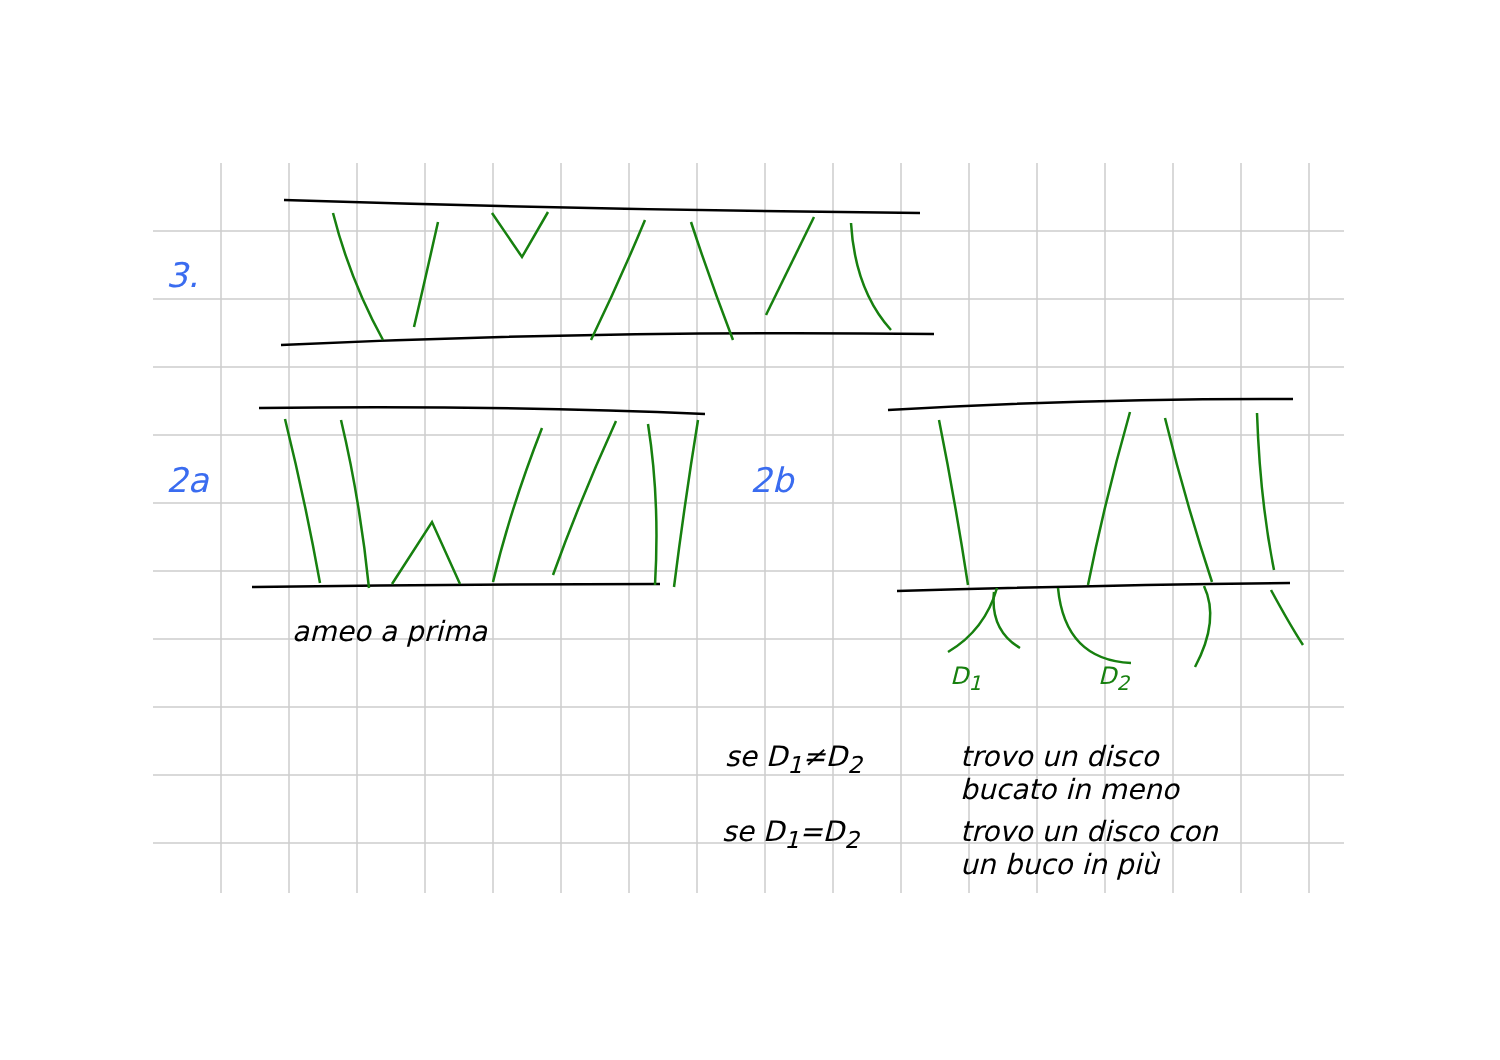3.
2a 2b
ameo a prima
D<sub>1</sub> D<sub>2</sub>
se D<sub>1</sub>≠D<sub>2</sub>
trovo un disco
bucato in meno
se D<sub>1</sub>=D<sub>2</sub>
trovo un disco con
un buco in più